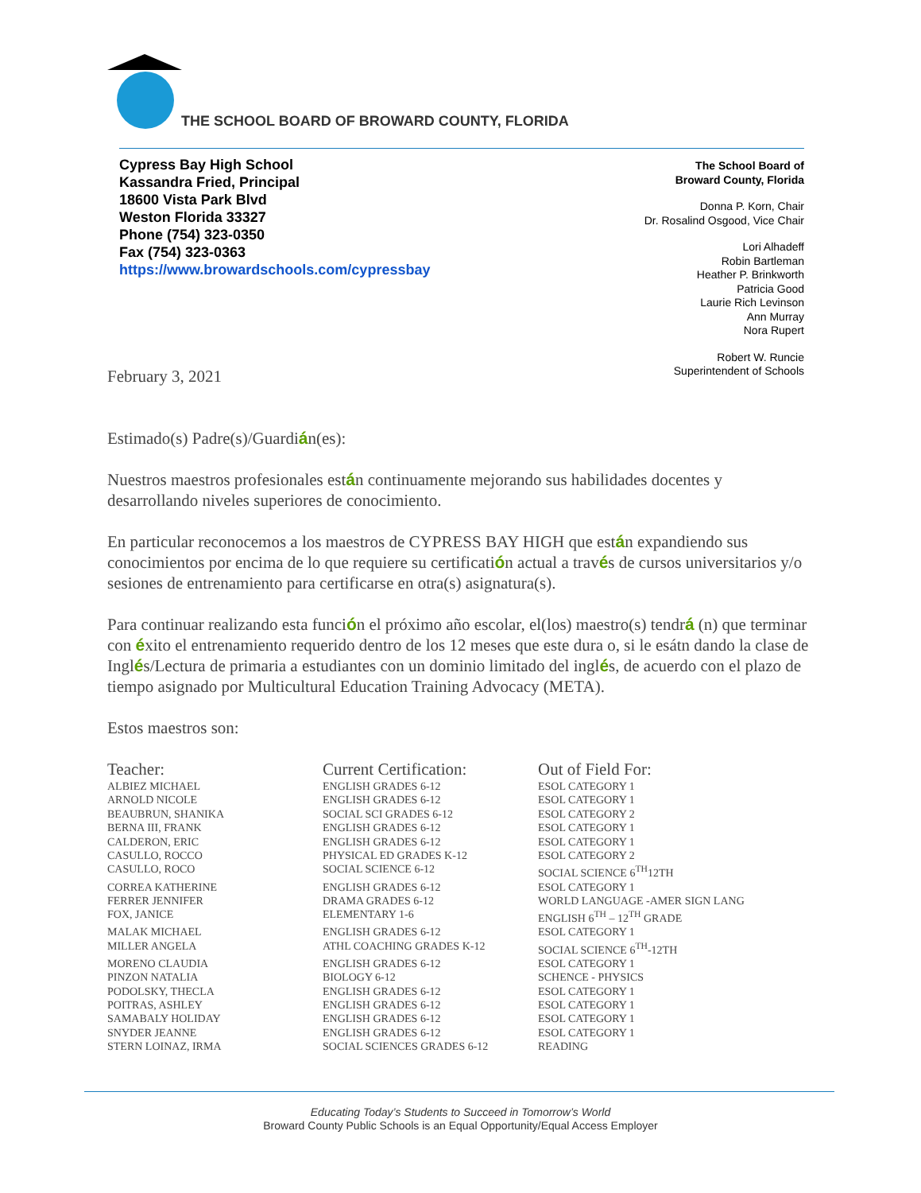THE SCHOOL BOARD OF BROWARD COUNTY, FLORIDA
Cypress Bay High School
Kassandra Fried, Principal
18600 Vista Park Blvd
Weston Florida 33327
Phone (754) 323-0350
Fax (754) 323-0363
https://www.browardschools.com/cypressbay
The School Board of
Broward County, Florida
Donna P. Korn, Chair
Dr. Rosalind Osgood, Vice Chair
Lori Alhadeff
Robin Bartleman
Heather P. Brinkworth
Patricia Good
Laurie Rich Levinson
Ann Murray
Nora Rupert
Robert W. Runcie
Superintendent of Schools
February 3, 2021
Estimado(s) Padre(s)/Guardián(es):
Nuestros maestros profesionales están continuamente mejorando sus habilidades docentes y desarrollando niveles superiores de conocimiento.
En particular reconocemos a los maestros de CYPRESS BAY HIGH que están expandiendo sus conocimientos por encima de lo que requiere su certificatión actual a través de cursos universitarios y/o sesiones de entrenamiento para certificarse en otra(s) asignatura(s).
Para continuar realizando esta función el próximo año escolar, el(los) maestro(s) tendrá (n) que terminar con éxito el entrenamiento requerido dentro de los 12 meses que este dura o, si le esátn dando la clase de Inglés/Lectura de primaria a estudiantes con un dominio limitado del inglés, de acuerdo con el plazo de tiempo asignado por Multicultural Education Training Advocacy (META).
Estos maestros son:
| Teacher: | Current Certification: | Out of Field For: |
| --- | --- | --- |
| ALBIEZ MICHAEL | ENGLISH GRADES 6-12 | ESOL CATEGORY 1 |
| ARNOLD NICOLE | ENGLISH GRADES 6-12 | ESOL CATEGORY 1 |
| BEAUBRUN, SHANIKA | SOCIAL SCI GRADES 6-12 | ESOL CATEGORY 2 |
| BERNA III, FRANK | ENGLISH GRADES 6-12 | ESOL CATEGORY 1 |
| CALDERON, ERIC | ENGLISH GRADES 6-12 | ESOL CATEGORY 1 |
| CASULLO, ROCCO | PHYSICAL ED GRADES K-12 | ESOL CATEGORY 2 |
| CASULLO, ROCO | SOCIAL SCIENCE 6-12 | SOCIAL SCIENCE 6<sup>TH</sup>12TH |
| CORREA KATHERINE | ENGLISH GRADES 6-12 | ESOL CATEGORY 1 |
| FERRER JENNIFER | DRAMA GRADES 6-12 | WORLD LANGUAGE -AMER SIGN LANG |
| FOX, JANICE | ELEMENTARY 1-6 | ENGLISH 6<sup>TH</sup> – 12<sup>TH</sup> GRADE |
| MALAK MICHAEL | ENGLISH GRADES 6-12 | ESOL CATEGORY 1 |
| MILLER ANGELA | ATHL COACHING GRADES K-12 | SOCIAL SCIENCE 6<sup>TH</sup>-12TH |
| MORENO CLAUDIA | ENGLISH GRADES 6-12 | ESOL CATEGORY 1 |
| PINZON NATALIA | BIOLOGY 6-12 | SCHENCE - PHYSICS |
| PODOLSKY, THECLA | ENGLISH GRADES 6-12 | ESOL CATEGORY 1 |
| POITRAS, ASHLEY | ENGLISH GRADES 6-12 | ESOL CATEGORY 1 |
| SAMABALY HOLIDAY | ENGLISH GRADES 6-12 | ESOL CATEGORY 1 |
| SNYDER JEANNE | ENGLISH GRADES 6-12 | ESOL CATEGORY 1 |
| STERN LOINAZ, IRMA | SOCIAL SCIENCES GRADES 6-12 | READING |
Educating Today’s Students to Succeed in Tomorrow’s World
Broward County Public Schools is an Equal Opportunity/Equal Access Employer